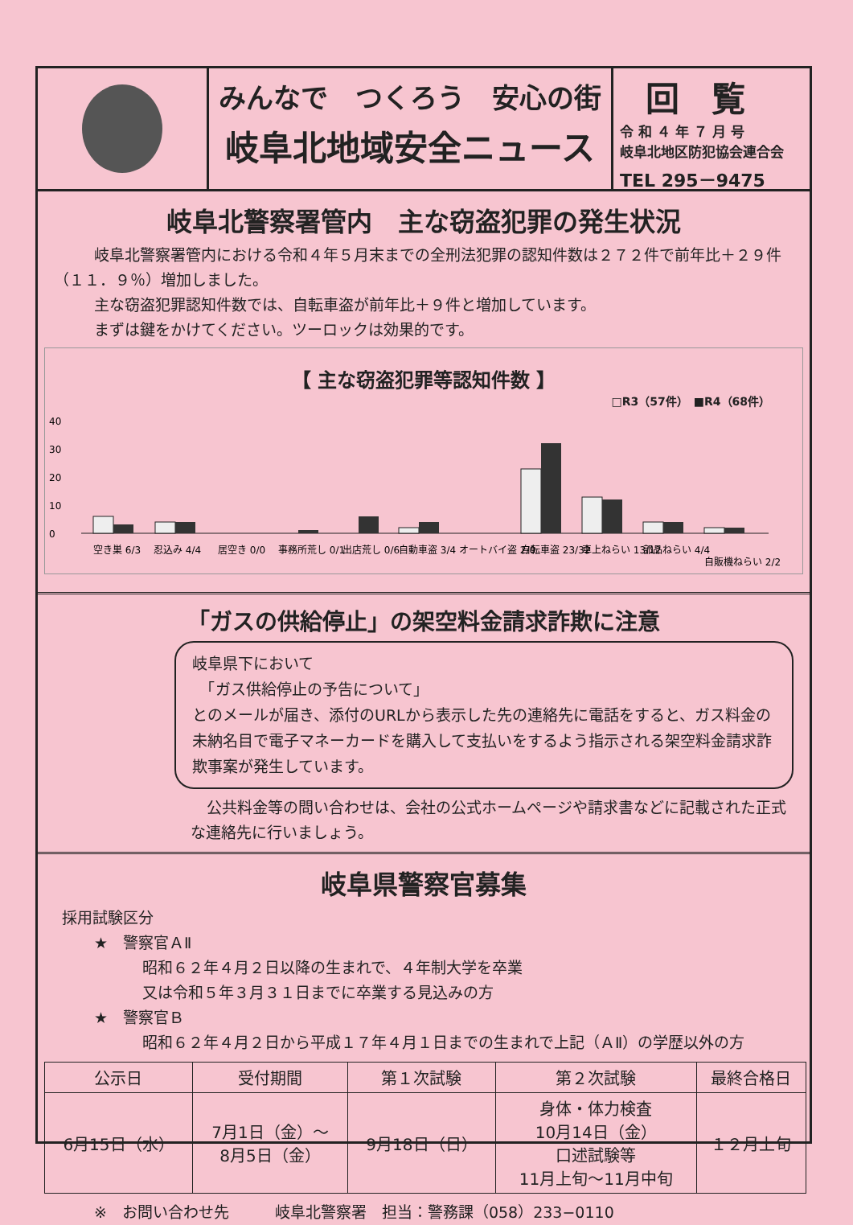みんなで　つくろう　安心の街
岐阜北地域安全ニュース
回覧
令 和 ４ 年 ７ 月 号
岐阜北地区防犯協会連合会
TEL 295－9475
岐阜北警察署管内　主な窃盗犯罪の発生状況
岐阜北警察署管内における令和４年５月末までの全刑法犯罪の認知件数は２７２件で前年比＋２９件（１１．９％）増加しました。
主な窃盗犯罪認知件数では、自転車盗が前年比＋９件と増加しています。
まずは鍵をかけてください。ツーロックは効果的です。
【 主な窃盗犯罪等認知件数 】
□R3（57件）　■R4（68件）
40
30
20
10
0
空き巣 6/3
忍込み 4/4
居空き 0/0
事務所荒し 0/1
出店荒し 0/6
自動車盗 3/4
オートバイ盗 2/0
自転車盗 23/32
車上ねらい 13/12
部品ねらい 4/4
自販機ねらい 2/2
「ガスの供給停止」の架空料金請求詐欺に注意
岐阜県下において
　「ガス供給停止の予告について」
とのメールが届き、添付のURLから表示した先の連絡先に電話をすると、ガス料金の未納名目で電子マネーカードを購入して支払いをするよう指示される架空料金請求詐欺事案が発生しています。
公共料金等の問い合わせは、会社の公式ホームページや請求書などに記載された正式な連絡先に行いましょう。
岐阜県警察官募集
採用試験区分
★　警察官ＡⅡ
昭和６２年４月２日以降の生まれで、４年制大学を卒業
又は令和５年３月３１日までに卒業する見込みの方
★　警察官Ｂ
昭和６２年４月２日から平成１７年４月１日までの生まれで上記（ＡⅡ）の学歴以外の方
| 公示日 | 受付期間 | 第１次試験 | 第２次試験 | 最終合格日 |
| --- | --- | --- | --- | --- |
| 6月15日（水） | 7月1日（金）～ 8月5日（金） | 9月18日（日） | 身体・体力検査 10月14日（金） 口述試験等 11月上旬～11月中旬 | １２月上旬 |
※　お問い合わせ先　　　岐阜北警察署　担当：警務課（058）233−0110